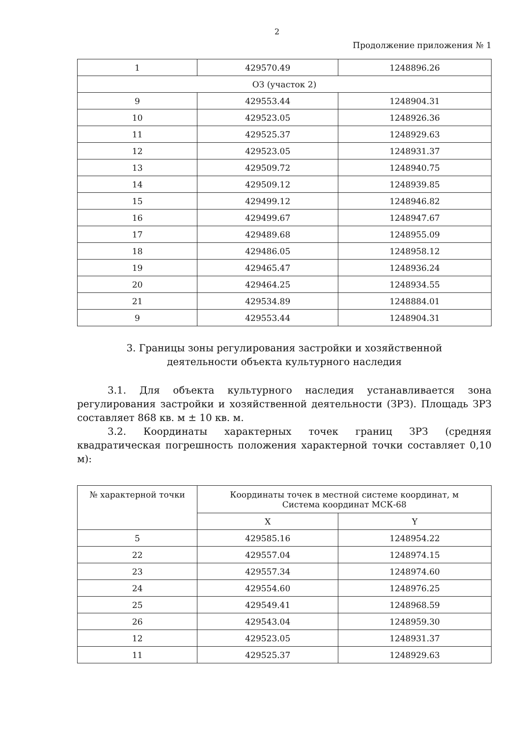2
Продолжение приложения № 1
| 1 | 429570.49 | 1248896.26 |
| ОЗ (участок 2) | | |
| 9 | 429553.44 | 1248904.31 |
| 10 | 429523.05 | 1248926.36 |
| 11 | 429525.37 | 1248929.63 |
| 12 | 429523.05 | 1248931.37 |
| 13 | 429509.72 | 1248940.75 |
| 14 | 429509.12 | 1248939.85 |
| 15 | 429499.12 | 1248946.82 |
| 16 | 429499.67 | 1248947.67 |
| 17 | 429489.68 | 1248955.09 |
| 18 | 429486.05 | 1248958.12 |
| 19 | 429465.47 | 1248936.24 |
| 20 | 429464.25 | 1248934.55 |
| 21 | 429534.89 | 1248884.01 |
| 9 | 429553.44 | 1248904.31 |
3. Границы зоны регулирования застройки и хозяйственной
деятельности объекта культурного наследия
3.1. Для объекта культурного наследия устанавливается зона регулирования застройки и хозяйственной деятельности (ЗРЗ). Площадь ЗРЗ составляет 868 кв. м ± 10 кв. м.
3.2. Координаты характерных точек границ ЗРЗ (средняя квадратическая погрешность положения характерной точки составляет 0,10 м):
| № характерной точки | Координаты точек в местной системе координат, м Система координат МСК-68 | |
| --- | --- | --- |
| | X | Y |
| 5 | 429585.16 | 1248954.22 |
| 22 | 429557.04 | 1248974.15 |
| 23 | 429557.34 | 1248974.60 |
| 24 | 429554.60 | 1248976.25 |
| 25 | 429549.41 | 1248968.59 |
| 26 | 429543.04 | 1248959.30 |
| 12 | 429523.05 | 1248931.37 |
| 11 | 429525.37 | 1248929.63 |